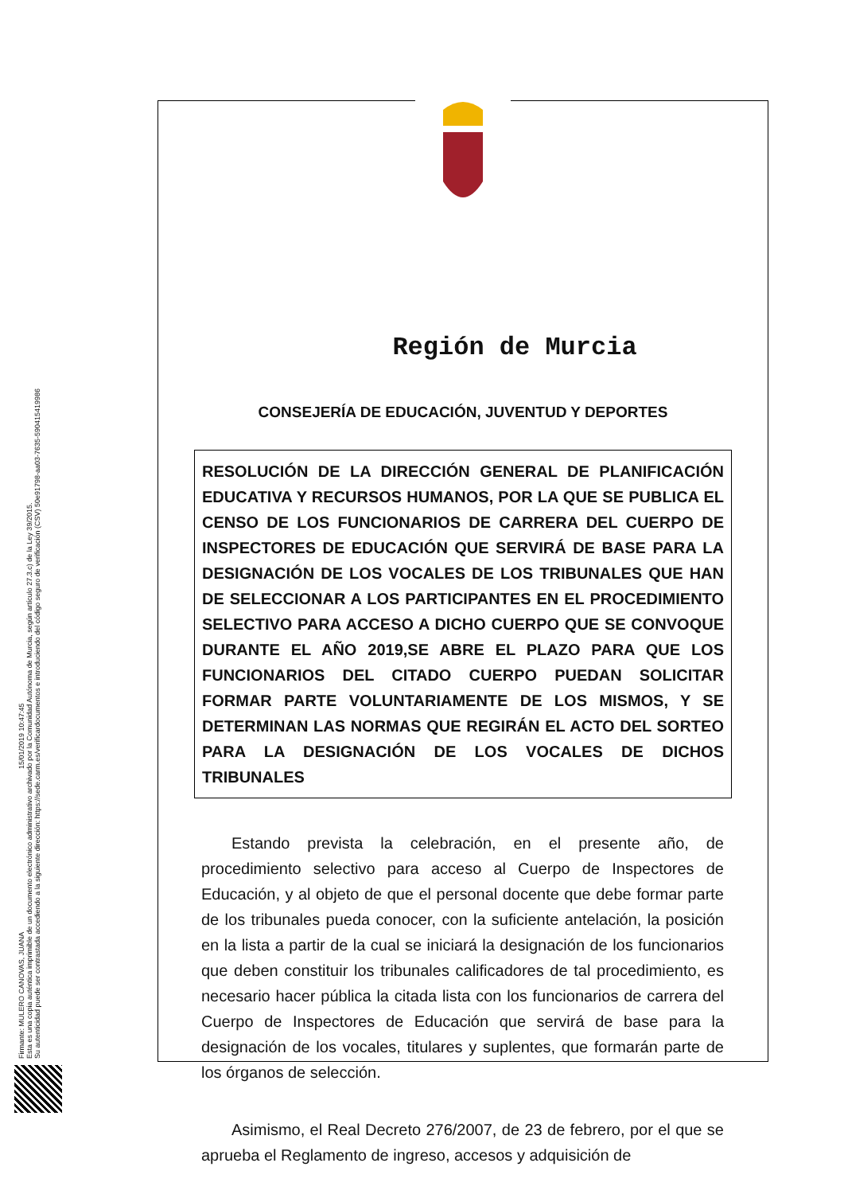Firmante: MULERO CANOVAS, JUANA 15/01/2019 10:47:45
Esta es una copia auténtica imprimible de un documento electrónico administrativo archivado por la Comunidad Autónoma de Murcia, según artículo 27.3.c) de la Ley 39/2015.
Su autenticidad puede ser contrastada accediendo a la siguiente dirección: https://sede.carm.es/verificardocumentos e introduciendo del código seguro de verificación (CSV) 50e91798-aa03-7635-590415419986
Región de Murcia
CONSEJERÍA DE EDUCACIÓN, JUVENTUD Y DEPORTES
RESOLUCIÓN DE LA DIRECCIÓN GENERAL DE PLANIFICACIÓN EDUCATIVA Y RECURSOS HUMANOS, POR LA QUE SE PUBLICA EL CENSO DE LOS FUNCIONARIOS DE CARRERA DEL CUERPO DE INSPECTORES DE EDUCACIÓN QUE SERVIRÁ DE BASE PARA LA DESIGNACIÓN DE LOS VOCALES DE LOS TRIBUNALES QUE HAN DE SELECCIONAR A LOS PARTICIPANTES EN EL PROCEDIMIENTO SELECTIVO PARA ACCESO A DICHO CUERPO QUE SE CONVOQUE DURANTE EL AÑO 2019,SE ABRE EL PLAZO PARA QUE LOS FUNCIONARIOS DEL CITADO CUERPO PUEDAN SOLICITAR FORMAR PARTE VOLUNTARIAMENTE DE LOS MISMOS, Y SE DETERMINAN LAS NORMAS QUE REGIRÁN EL ACTO DEL SORTEO PARA LA DESIGNACIÓN DE LOS VOCALES DE DICHOS TRIBUNALES
Estando prevista la celebración, en el presente año, de procedimiento selectivo para acceso al Cuerpo de Inspectores de Educación, y al objeto de que el personal docente que debe formar parte de los tribunales pueda conocer, con la suficiente antelación, la posición en la lista a partir de la cual se iniciará la designación de los funcionarios que deben constituir los tribunales calificadores de tal procedimiento, es necesario hacer pública la citada lista con los funcionarios de carrera del Cuerpo de Inspectores de Educación que servirá de base para la designación de los vocales, titulares y suplentes, que formarán parte de los órganos de selección.
Asimismo, el Real Decreto 276/2007, de 23 de febrero, por el que se aprueba el Reglamento de ingreso, accesos y adquisición de